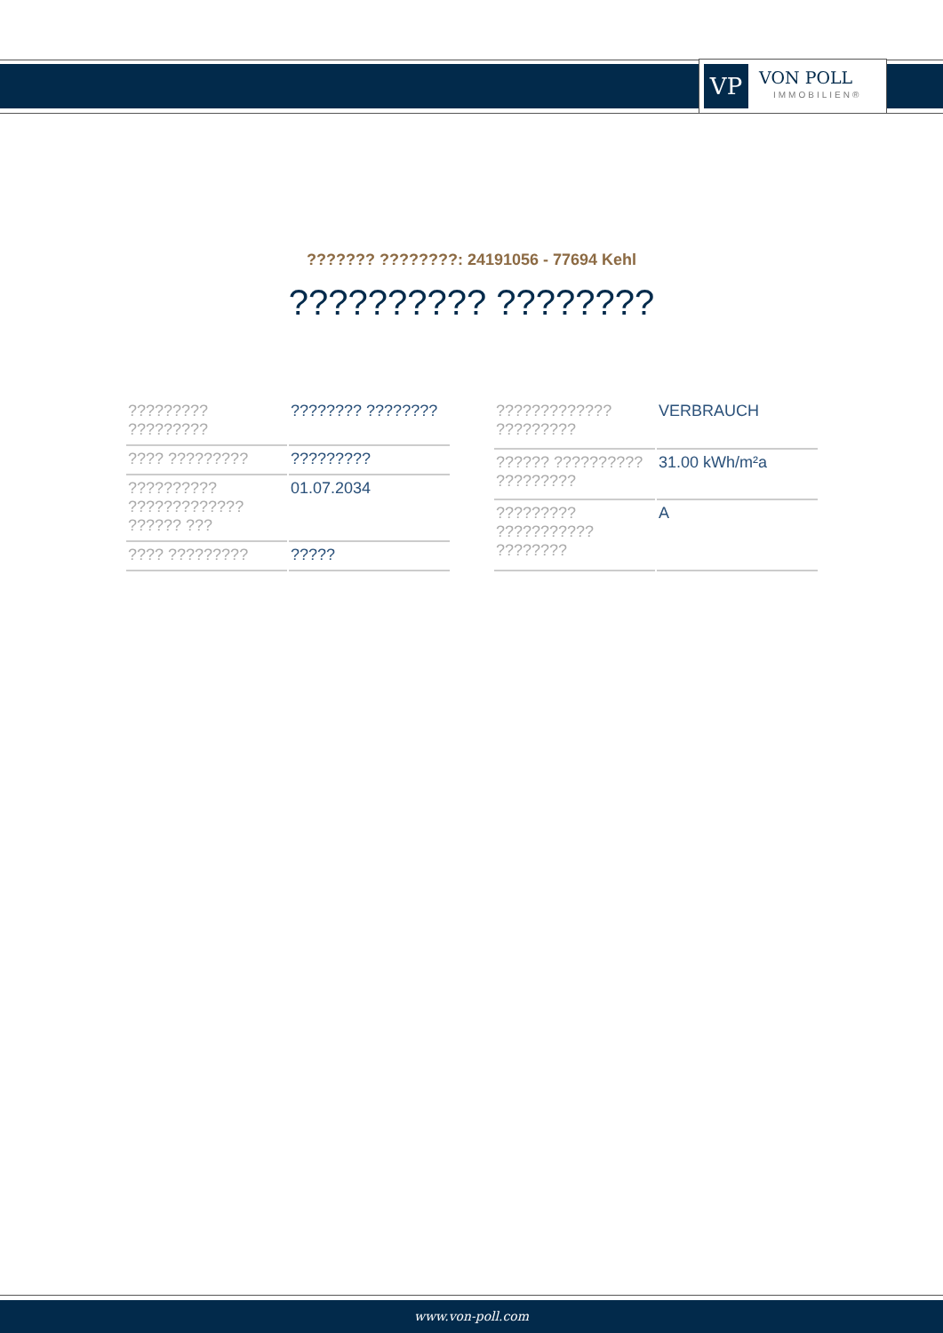VP
VON POLL
IMMOBILIEN®
??????? ????????: 24191056 - 77694 Kehl
?????????? ????????
| ????????? ????????? | ???????? ???????? |
| ???? ????????? | ????????? |
| ?????????? ????????????? ?????? ??? | 01.07.2034 |
| ???? ????????? | ????? |
| ????????????? ????????? | VERBRAUCH |
| ?????? ?????????? ????????? | 31.00 kWh/m²a |
| ????????? ??????????? ???????? | A |
www.von-poll.com